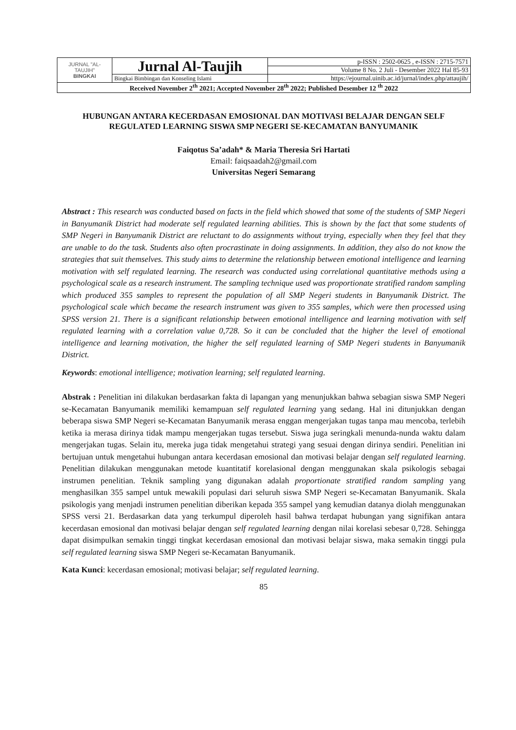| JURNAL "AL-TAUJIH" BINGKAI | Jurnal Al-Taujih | p-ISSN : 2502-0625 , e-ISSN : 2715-7571 |
| | | Volume 8 No. 2 Juli - Desember 2022 Hal 85-93 |
| | Bingkai Bimbingan dan Konseling Islami | https://ejournal.uinib.ac.id/jurnal/index.php/attaujih/ |
| Received November 2<sup>th</sup> 2021; Accepted November 28<sup>th</sup> 2022; Published Desember 12 <sup>th</sup> 2022 | | |
HUBUNGAN ANTARA KECERDASAN EMOSIONAL DAN MOTIVASI BELAJAR DENGAN SELF REGULATED LEARNING SISWA SMP NEGERI SE-KECAMATAN BANYUMANIK
Faiqotus Sa’adah* & Maria Theresia Sri Hartati
Email: faiqsaadah2@gmail.com
Universitas Negeri Semarang
Abstract : This research was conducted based on facts in the field which showed that some of the students of SMP Negeri in Banyumanik District had moderate self regulated learning abilities. This is shown by the fact that some students of SMP Negeri in Banyumanik District are reluctant to do assignments without trying, especially when they feel that they are unable to do the task. Students also often procrastinate in doing assignments. In addition, they also do not know the strategies that suit themselves. This study aims to determine the relationship between emotional intelligence and learning motivation with self regulated learning. The research was conducted using correlational quantitative methods using a psychological scale as a research instrument. The sampling technique used was proportionate stratified random sampling which produced 355 samples to represent the population of all SMP Negeri students in Banyumanik District. The psychological scale which became the research instrument was given to 355 samples, which were then processed using SPSS version 21. There is a significant relationship between emotional intelligence and learning motivation with self regulated learning with a correlation value 0,728. So it can be concluded that the higher the level of emotional intelligence and learning motivation, the higher the self regulated learning of SMP Negeri students in Banyumanik District.
Keywords: emotional intelligence; motivation learning; self regulated learning.
Abstrak : Penelitian ini dilakukan berdasarkan fakta di lapangan yang menunjukkan bahwa sebagian siswa SMP Negeri se-Kecamatan Banyumanik memiliki kemampuan self regulated learning yang sedang. Hal ini ditunjukkan dengan beberapa siswa SMP Negeri se-Kecamatan Banyumanik merasa enggan mengerjakan tugas tanpa mau mencoba, terlebih ketika ia merasa dirinya tidak mampu mengerjakan tugas tersebut. Siswa juga seringkali menunda-nunda waktu dalam mengerjakan tugas. Selain itu, mereka juga tidak mengetahui strategi yang sesuai dengan dirinya sendiri. Penelitian ini bertujuan untuk mengetahui hubungan antara kecerdasan emosional dan motivasi belajar dengan self regulated learning. Penelitian dilakukan menggunakan metode kuantitatif korelasional dengan menggunakan skala psikologis sebagai instrumen penelitian. Teknik sampling yang digunakan adalah proportionate stratified random sampling yang menghasilkan 355 sampel untuk mewakili populasi dari seluruh siswa SMP Negeri se-Kecamatan Banyumanik. Skala psikologis yang menjadi instrumen penelitian diberikan kepada 355 sampel yang kemudian datanya diolah menggunakan SPSS versi 21. Berdasarkan data yang terkumpul diperoleh hasil bahwa terdapat hubungan yang signifikan antara kecerdasan emosional dan motivasi belajar dengan self regulated learning dengan nilai korelasi sebesar 0,728. Sehingga dapat disimpulkan semakin tinggi tingkat kecerdasan emosional dan motivasi belajar siswa, maka semakin tinggi pula self regulated learning siswa SMP Negeri se-Kecamatan Banyumanik.
Kata Kunci: kecerdasan emosional; motivasi belajar; self regulated learning.
85